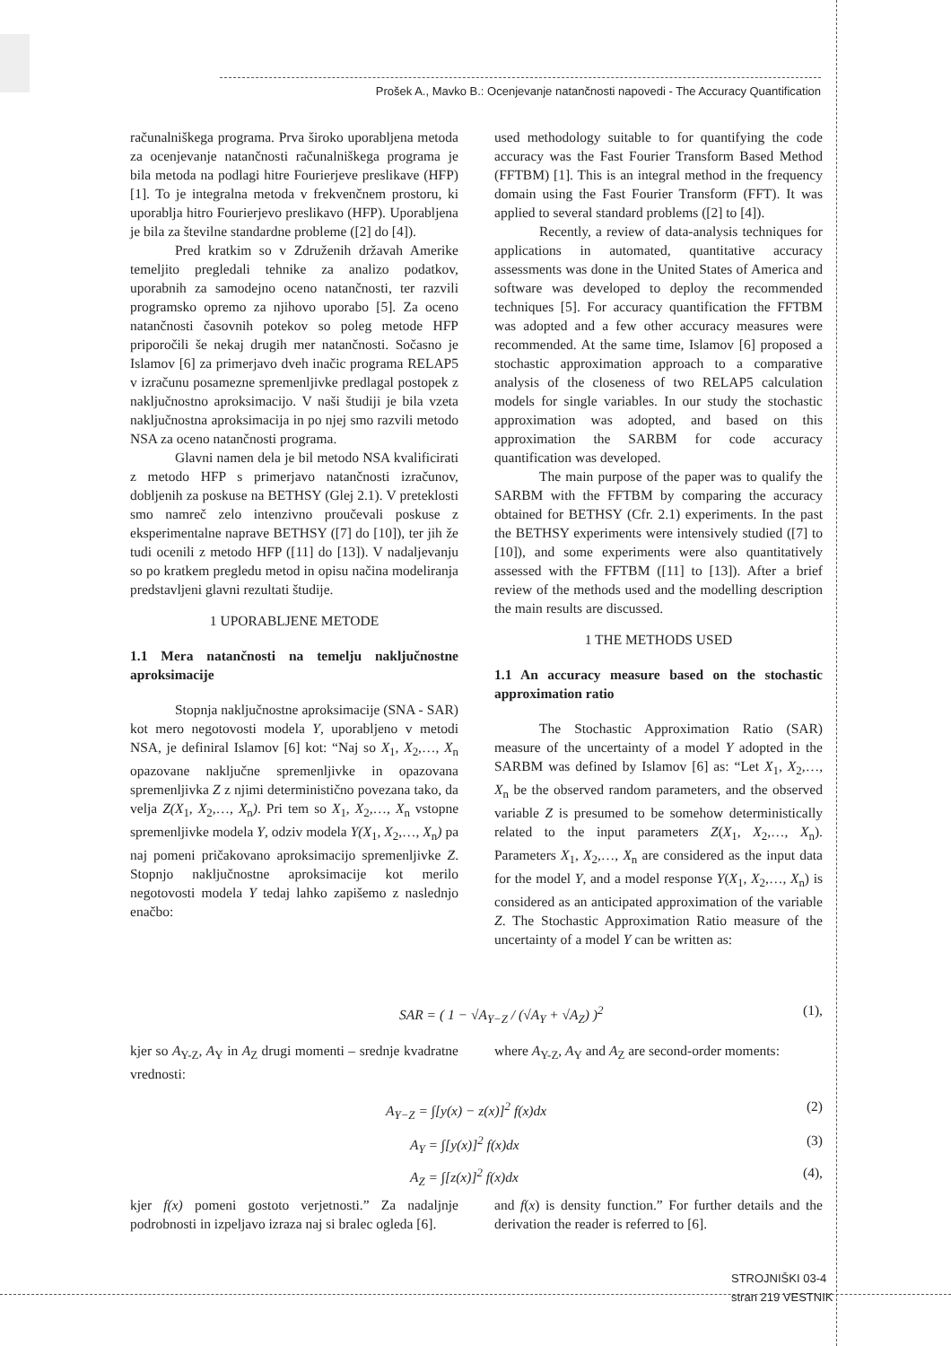Prošek A., Mavko B.: Ocenjevanje natančnosti napovedi - The Accuracy Quantification
računalniškega programa. Prva široko uporabljena metoda za ocenjevanje natančnosti računalniškega programa je bila metoda na podlagi hitre Fourierjeve preslikave (HFP) [1]. To je integralna metoda v frekvenčnem prostoru, ki uporablja hitro Fourierjevo preslikavo (HFP). Uporabljena je bila za številne standardne probleme ([2] do [4]).
Pred kratkim so v Združenih državah Amerike temeljito pregledali tehnike za analizo podatkov, uporabnih za samodejno oceno natančnosti, ter razvili programsko opremo za njihovo uporabo [5]. Za oceno natančnosti časovnih potekov so poleg metode HFP priporočili še nekaj drugih mer natančnosti. Sočasno je Islamov [6] za primerjavo dveh inačic programa RELAP5 v izračunu posamezne spremenljivke predlagal postopek z naključnostno aproksimacijo. V naši študiji je bila vzeta naključnostna aproksimacija in po njej smo razvili metodo NSA za oceno natančnosti programa.
Glavni namen dela je bil metodo NSA kvalificirati z metodo HFP s primerjavo natančnosti izračunov, dobljenih za poskuse na BETHSY (Glej 2.1). V preteklosti smo namreč zelo intenzivno proučevali poskuse z eksperimentalne naprave BETHSY ([7] do [10]), ter jih že tudi ocenili z metodo HFP ([11] do [13]). V nadaljevanju so po kratkem pregledu metod in opisu načina modeliranja predstavljeni glavni rezultati študije.
1 UPORABLJENE METODE
1.1 Mera natančnosti na temelju naključnostne aproksimacije
Stopnja naključnostne aproksimacije (SNA - SAR) kot mero negotovosti modela Y, uporabljeno v metodi NSA, je definiral Islamov [6] kot: “Naj so X<sub>1</sub>, X<sub>2</sub>,…, X<sub>n</sub> opazovane naključne spremenljivke in opazovana spremenljivka Z z njimi deterministično povezana tako, da velja Z(X<sub>1</sub>, X<sub>2</sub>,…, X<sub>n</sub>). Pri tem so X<sub>1</sub>, X<sub>2</sub>,…, X<sub>n</sub> vstopne spremenljivke modela Y, odziv modela Y(X<sub>1</sub>, X<sub>2</sub>,…, X<sub>n</sub>) pa naj pomeni pričakovano aproksimacijo spremenljivke Z. Stopnjo naključnostne aproksimacije kot merilo negotovosti modela Y tedaj lahko zapišemo z naslednjo enačbo:
used methodology suitable to for quantifying the code accuracy was the Fast Fourier Transform Based Method (FFTBM) [1]. This is an integral method in the frequency domain using the Fast Fourier Transform (FFT). It was applied to several standard problems ([2] to [4]).
Recently, a review of data-analysis techniques for applications in automated, quantitative accuracy assessments was done in the United States of America and software was developed to deploy the recommended techniques [5]. For accuracy quantification the FFTBM was adopted and a few other accuracy measures were recommended. At the same time, Islamov [6] proposed a stochastic approximation approach to a comparative analysis of the closeness of two RELAP5 calculation models for single variables. In our study the stochastic approximation was adopted, and based on this approximation the SARBM for code accuracy quantification was developed.
The main purpose of the paper was to qualify the SARBM with the FFTBM by comparing the accuracy obtained for BETHSY (Cfr. 2.1) experiments. In the past the BETHSY experiments were intensively studied ([7] to [10]), and some experiments were also quantitatively assessed with the FFTBM ([11] to [13]). After a brief review of the methods used and the modelling description the main results are discussed.
1 THE METHODS USED
1.1 An accuracy measure based on the stochastic approximation ratio
The Stochastic Approximation Ratio (SAR) measure of the uncertainty of a model Y adopted in the SARBM was defined by Islamov [6] as: “Let X<sub>1</sub>, X<sub>2</sub>,…, X<sub>n</sub> be the observed random parameters, and the observed variable Z is presumed to be somehow deterministically related to the input parameters Z(X<sub>1</sub>, X<sub>2</sub>,…, X<sub>n</sub>). Parameters X<sub>1</sub>, X<sub>2</sub>,…, X<sub>n</sub> are considered as the input data for the model Y, and a model response Y(X<sub>1</sub>, X<sub>2</sub>,…, X<sub>n</sub>) is considered as an anticipated approximation of the variable Z. The Stochastic Approximation Ratio measure of the uncertainty of a model Y can be written as:
SAR = ( 1 − √A<sub>Y−Z</sub> / (√A<sub>Y</sub> + √A<sub>Z</sub>) )<sup>2</sup> (1),
kjer so A<sub>Y-Z</sub>, A<sub>Y</sub> in A<sub>Z</sub> drugi momenti – srednje kvadratne vrednosti:
where A<sub>Y-Z</sub>, A<sub>Y</sub> and A<sub>Z</sub> are second-order moments:
A<sub>Y−Z</sub> = ∫[y(x) − z(x)]<sup>2</sup> f(x)dx (2)
A<sub>Y</sub> = ∫[y(x)]<sup>2</sup> f(x)dx (3)
A<sub>Z</sub> = ∫[z(x)]<sup>2</sup> f(x)dx (4),
kjer f(x) pomeni gostoto verjetnosti.” Za nadaljnje podrobnosti in izpeljavo izraza naj si bralec ogleda [6].
and f(x) is density function.” For further details and the derivation the reader is referred to [6].
STROJNIŠKI 03-4
stran 219 VESTNIK